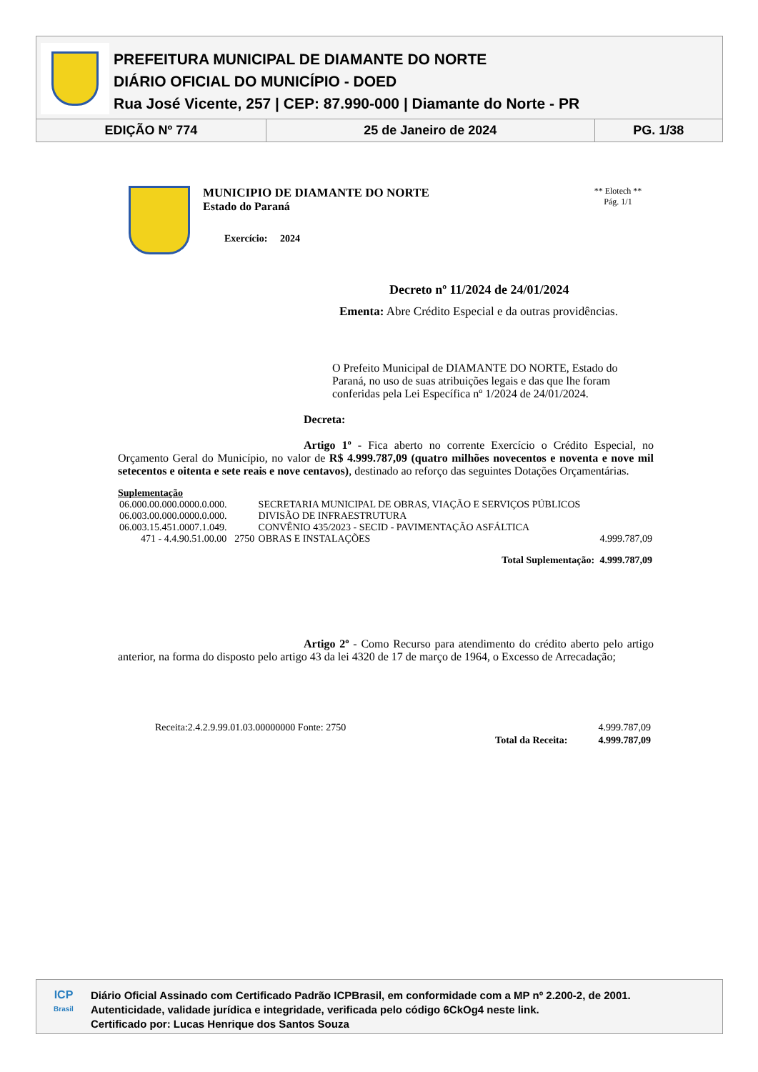PREFEITURA MUNICIPAL DE DIAMANTE DO NORTE
DIÁRIO OFICIAL DO MUNICÍPIO - DOED
Rua José Vicente, 257 | CEP: 87.990-000 | Diamante do Norte - PR
| EDIÇÃO Nº 774 | 25 de Janeiro de 2024 | PG. 1/38 |
MUNICIPIO DE DIAMANTE DO NORTE
Estado do Paraná
Exercício: 2024
** Elotech **
Pág. 1/1
Decreto nº 11/2024 de 24/01/2024
Ementa: Abre Crédito Especial e da outras providências.
O Prefeito Municipal de DIAMANTE DO NORTE, Estado do Paraná, no uso de suas atribuições legais e das que lhe foram conferidas pela Lei Específica nº 1/2024 de 24/01/2024.
Decreta:
Artigo 1º - Fica aberto no corrente Exercício o Crédito Especial, no Orçamento Geral do Município, no valor de R$ 4.999.787,09 (quatro milhões novecentos e noventa e nove mil setecentos e oitenta e sete reais e nove centavos), destinado ao reforço das seguintes Dotações Orçamentárias.
Suplementação
| 06.000.00.000.0000.0.000. | | SECRETARIA MUNICIPAL DE OBRAS, VIAÇÃO E SERVIÇOS PÚBLICOS | |
| 06.003.00.000.0000.0.000. | | DIVISÃO DE INFRAESTRUTURA | |
| 06.003.15.451.0007.1.049. | | CONVÊNIO 435/2023 - SECID - PAVIMENTAÇÃO ASFÁLTICA | |
| 471 - 4.4.90.51.00.00 | 2750 | OBRAS E INSTALAÇÕES | 4.999.787,09 |
| | | Total Suplementação: | 4.999.787,09 |
Artigo 2º - Como Recurso para atendimento do crédito aberto pelo artigo anterior, na forma do disposto pelo artigo 43 da lei 4320 de 17 de março de 1964, o Excesso de Arrecadação;
| Receita:2.4.2.9.99.01.03.00000000 Fonte: 2750 | | 4.999.787,09 |
| | Total da Receita: | 4.999.787,09 |
ICP
Brasil
Diário Oficial Assinado com Certificado Padrão ICPBrasil, em conformidade com a MP nº 2.200-2, de 2001.
Autenticidade, validade jurídica e integridade, verificada pelo código 6CkOg4 neste link.
Certificado por: Lucas Henrique dos Santos Souza